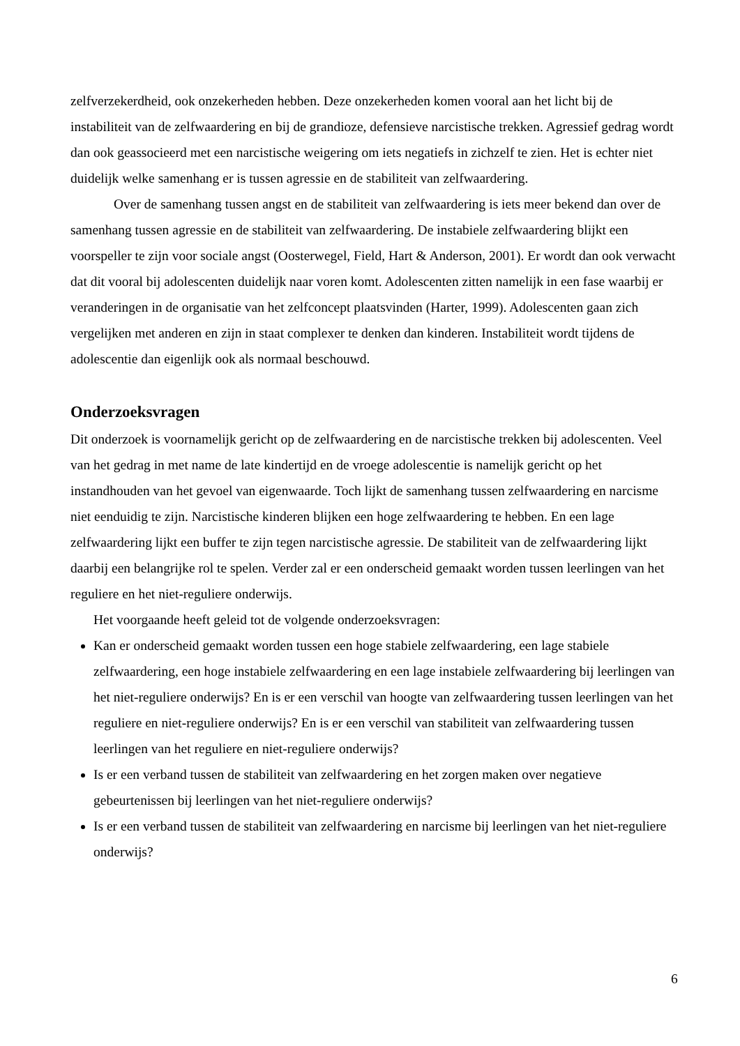zelfverzekerdheid, ook onzekerheden hebben. Deze onzekerheden komen vooral aan het licht bij de instabiliteit van de zelfwaardering en bij de grandioze, defensieve narcistische trekken. Agressief gedrag wordt dan ook geassocieerd met een narcistische weigering om iets negatiefs in zichzelf te zien. Het is echter niet duidelijk welke samenhang er is tussen agressie en de stabiliteit van zelfwaardering.
Over de samenhang tussen angst en de stabiliteit van zelfwaardering is iets meer bekend dan over de samenhang tussen agressie en de stabiliteit van zelfwaardering. De instabiele zelfwaardering blijkt een voorspeller te zijn voor sociale angst (Oosterwegel, Field, Hart & Anderson, 2001). Er wordt dan ook verwacht dat dit vooral bij adolescenten duidelijk naar voren komt. Adolescenten zitten namelijk in een fase waarbij er veranderingen in de organisatie van het zelfconcept plaatsvinden (Harter, 1999). Adolescenten gaan zich vergelijken met anderen en zijn in staat complexer te denken dan kinderen. Instabiliteit wordt tijdens de adolescentie dan eigenlijk ook als normaal beschouwd.
Onderzoeksvragen
Dit onderzoek is voornamelijk gericht op de zelfwaardering en de narcistische trekken bij adolescenten. Veel van het gedrag in met name de late kindertijd en de vroege adolescentie is namelijk gericht op het instandhouden van het gevoel van eigenwaarde. Toch lijkt de samenhang tussen zelfwaardering en narcisme niet eenduidig te zijn. Narcistische kinderen blijken een hoge zelfwaardering te hebben. En een lage zelfwaardering lijkt een buffer te zijn tegen narcistische agressie. De stabiliteit van de zelfwaardering lijkt daarbij een belangrijke rol te spelen. Verder zal er een onderscheid gemaakt worden tussen leerlingen van het reguliere en het niet-reguliere onderwijs.
Het voorgaande heeft geleid tot de volgende onderzoeksvragen:
Kan er onderscheid gemaakt worden tussen een hoge stabiele zelfwaardering, een lage stabiele zelfwaardering, een hoge instabiele zelfwaardering en een lage instabiele zelfwaardering bij leerlingen van het niet-reguliere onderwijs? En is er een verschil van hoogte van zelfwaardering tussen leerlingen van het reguliere en niet-reguliere onderwijs? En is er een verschil van stabiliteit van zelfwaardering tussen leerlingen van het reguliere en niet-reguliere onderwijs?
Is er een verband tussen de stabiliteit van zelfwaardering en het zorgen maken over negatieve gebeurtenissen bij leerlingen van het niet-reguliere onderwijs?
Is er een verband tussen de stabiliteit van zelfwaardering en narcisme bij leerlingen van het niet-reguliere onderwijs?
6